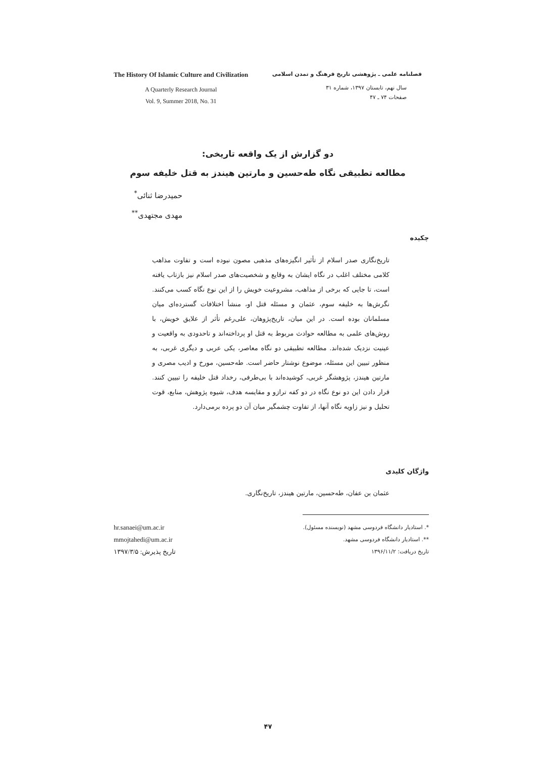The History Of Islamic Culture and Civilization
A Quarterly Research Journal
Vol. 9, Summer 2018, No. 31
فصلنامه علمی ـ پژوهشی تاریخ فرهنگ و تمدن اسلامی
سال نهم، تابستان ۱۳۹۷، شماره ۳۱
صفحات ۷۴ ـ ۴۷
دو گزارش از یک واقعه تاریخی:
مطالعه تطبیقی نگاه طه‌حسین و مارتین هیندز به قتل خلیفه سوم
حمیدرضا ثنائی<sup>*</sup>
مهدی مجتهدی<sup>**</sup>
چکیده
تاریخ‌نگاری صدر اسلام از تأثیر انگیزه‌های مذهبی مصون نبوده است و تفاوت مذاهب کلامی مختلف اغلب در نگاه ایشان به وقایع و شخصیت‌های صدر اسلام نیز بازتاب یافته است، تا جایی که برخی از مذاهب، مشروعیت خویش را از این نوع نگاه کسب می‌کنند. نگرش‌ها به خلیفه سوم، عثمان و مسئله قتل او، منشأ اختلافات گسترده‌ای میان مسلمانان بوده است. در این میان، تاریخ‌پژوهان، علی‌رغم تأثر از علایق خویش، با روش‌های علمی به مطالعه حوادث مربوط به قتل او پرداخته‌اند و تاحدودی به واقعیت و عینیت نزدیک شده‌اند. مطالعه تطبیقی دو نگاه معاصر، یکی عربی و دیگری غربی، به منظور تبیین این مسئله، موضوع نوشتار حاضر است. طه‌حسین، مورخ و ادیب مصری و مارتین هیندز، پژوهشگر غربی، کوشیده‌اند با بی‌طرفی، رخداد قتل خلیفه را تبیین کنند. قرار دادن این دو نوع نگاه در دو کفه ترازو و مقایسه هدف، شیوه پژوهش، منابع، قوت تحلیل و نیز زاویه نگاه آنها، از تفاوت چشمگیر میان آن دو پرده برمی‌دارد.
واژگان کلیدی
عثمان بن عفان، طه‌حسین، مارتین هیندز، تاریخ‌نگاری.
*. استادیار دانشگاه فردوسی مشهد (نویسنده مسئول).
**. استادیار دانشگاه فردوسی مشهد.
تاریخ دریافت: ۱۳۹۶/۱۱/۲
hr.sanaei@um.ac.ir
mmojtahedi@um.ac.ir
تاریخ پذیرش: ۱۳۹۷/۳/۵
۴۷